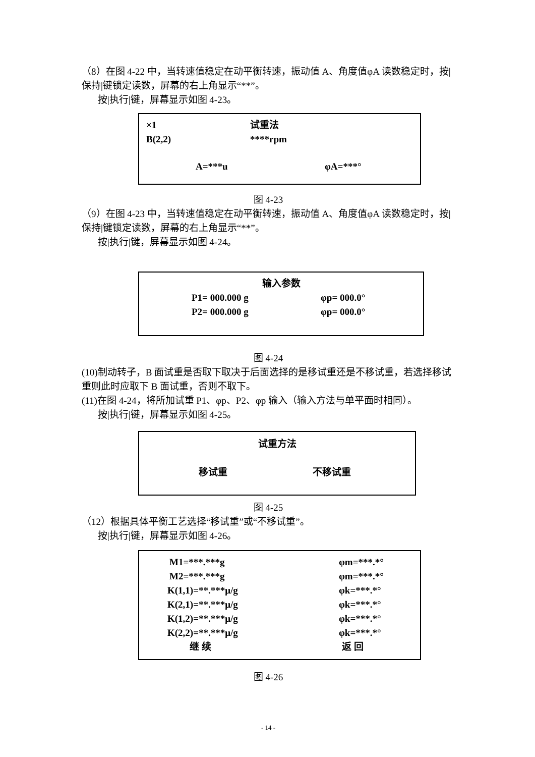（8）在图 4-22 中，当转速值稳定在动平衡转速，振动值 A、角度值φA 读数稳定时，按|保持|键锁定读数，屏幕的右上角显示“**”。
按|执行|键，屏幕显示如图 4-23。
×1 试重法
B(2,2) ****rpm
A=***u φA=***°
图 4-23
（9）在图 4-23 中，当转速值稳定在动平衡转速，振动值 A、角度值φA 读数稳定时，按|保持|键锁定读数，屏幕的右上角显示“**”。
按|执行|键，屏幕显示如图 4-24。
输入参数
P1= 000.000 g φp= 000.0°
P2= 000.000 g φp= 000.0°
图 4-24
(10)制动转子，B 面试重是否取下取决于后面选择的是移试重还是不移试重，若选择移试重则此时应取下 B 面试重，否则不取下。
(11)在图 4-24，将所加试重 P1、φp、P2、φp 输入（输入方法与单平面时相同）。
按|执行|键，屏幕显示如图 4-25。
试重方法
移试重 不移试重
图 4-25
（12）根据具体平衡工艺选择“移试重”或“不移试重”。
按|执行|键，屏幕显示如图 4-26。
M1=***.***g φm=***.*°
M2=***.***g φm=***.*°
K(1,1)=**.***μ/g φk=***.*°
K(2,1)=**.***μ/g φk=***.*°
K(1,2)=**.***μ/g φk=***.*°
K(2,2)=**.***μ/g φk=***.*°
继 续 返 回
图 4-26
- 14 -